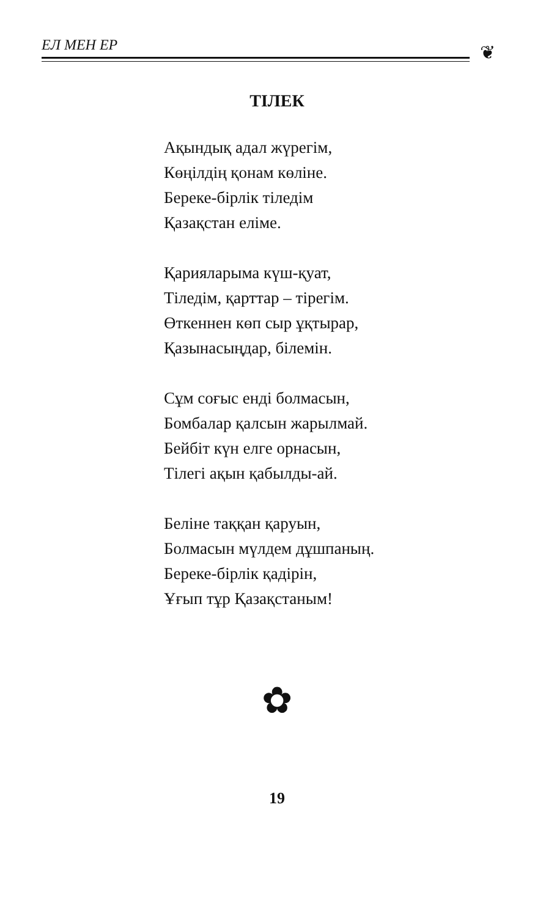ЕЛ МЕН ЕР
❦
ТІЛЕК
Ақындық адал жүрегім,
Көңілдің қонам көліне.
Береке-бірлік тіледім
Қазақстан еліме.
Қарияларыма күш-қуат,
Тіледім, қарттар – тірегім.
Өткеннен көп сыр ұқтырар,
Қазынасыңдар, білемін.
Сұм соғыс енді болмасын,
Бомбалар қалсын жарылмай.
Бейбіт күн елге орнасын,
Тілегі ақын қабылды-ай.
Беліне таққан қаруын,
Болмасын мүлдем дұшпаның.
Береке-бірлік қадірін,
Ұғып тұр Қазақстаным!
✿
19